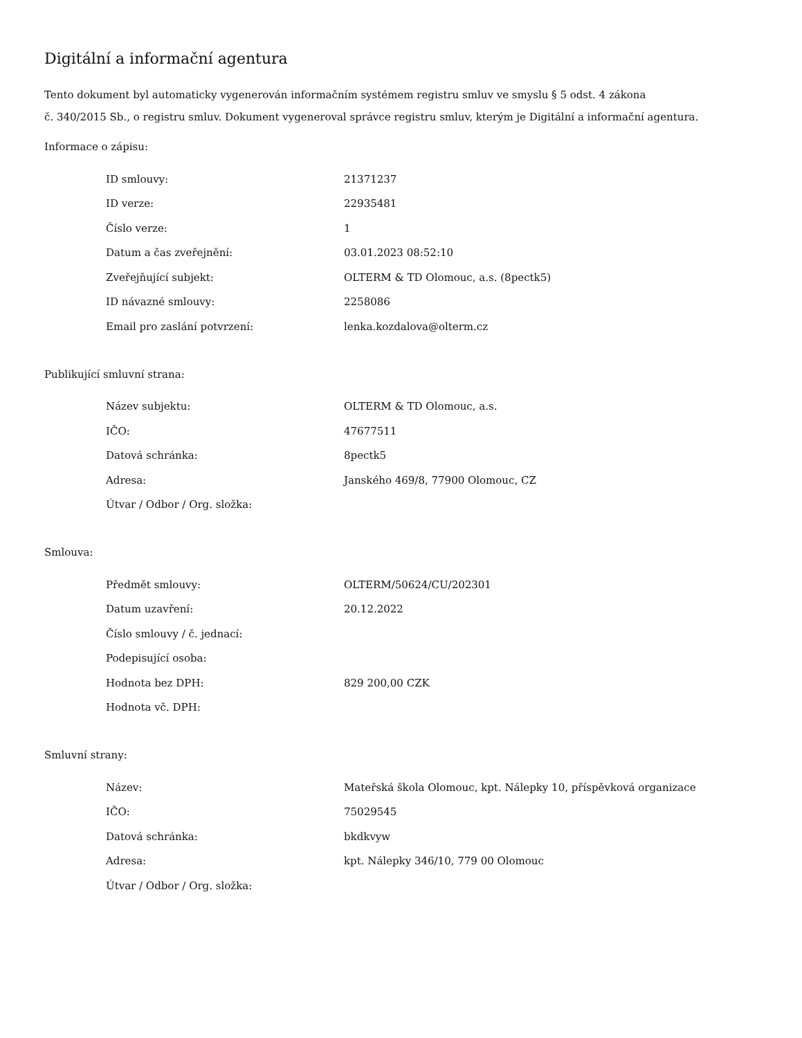Digitální a informační agentura
Tento dokument byl automaticky vygenerován informačním systémem registru smluv ve smyslu § 5 odst. 4 zákona
č. 340/2015 Sb., o registru smluv. Dokument vygeneroval správce registru smluv, kterým je Digitální a informační agentura.
Informace o zápisu:
| ID smlouvy: | 21371237 |
| ID verze: | 22935481 |
| Číslo verze: | 1 |
| Datum a čas zveřejnění: | 03.01.2023 08:52:10 |
| Zveřejňující subjekt: | OLTERM & TD Olomouc, a.s. (8pectk5) |
| ID návazné smlouvy: | 2258086 |
| Email pro zaslání potvrzení: | lenka.kozdalova@olterm.cz |
Publikující smluvní strana:
| Název subjektu: | OLTERM & TD Olomouc, a.s. |
| IČO: | 47677511 |
| Datová schránka: | 8pectk5 |
| Adresa: | Janského 469/8, 77900 Olomouc, CZ |
| Útvar / Odbor / Org. složka: | |
Smlouva:
| Předmět smlouvy: | OLTERM/50624/CU/202301 |
| Datum uzavření: | 20.12.2022 |
| Číslo smlouvy / č. jednací: | |
| Podepisující osoba: | |
| Hodnota bez DPH: | 829 200,00 CZK |
| Hodnota vč. DPH: | |
Smluvní strany:
| Název: | Mateřská škola Olomouc, kpt. Nálepky 10, příspěvková organizace |
| IČO: | 75029545 |
| Datová schránka: | bkdkvyw |
| Adresa: | kpt. Nálepky 346/10, 779 00 Olomouc |
| Útvar / Odbor / Org. složka: | |